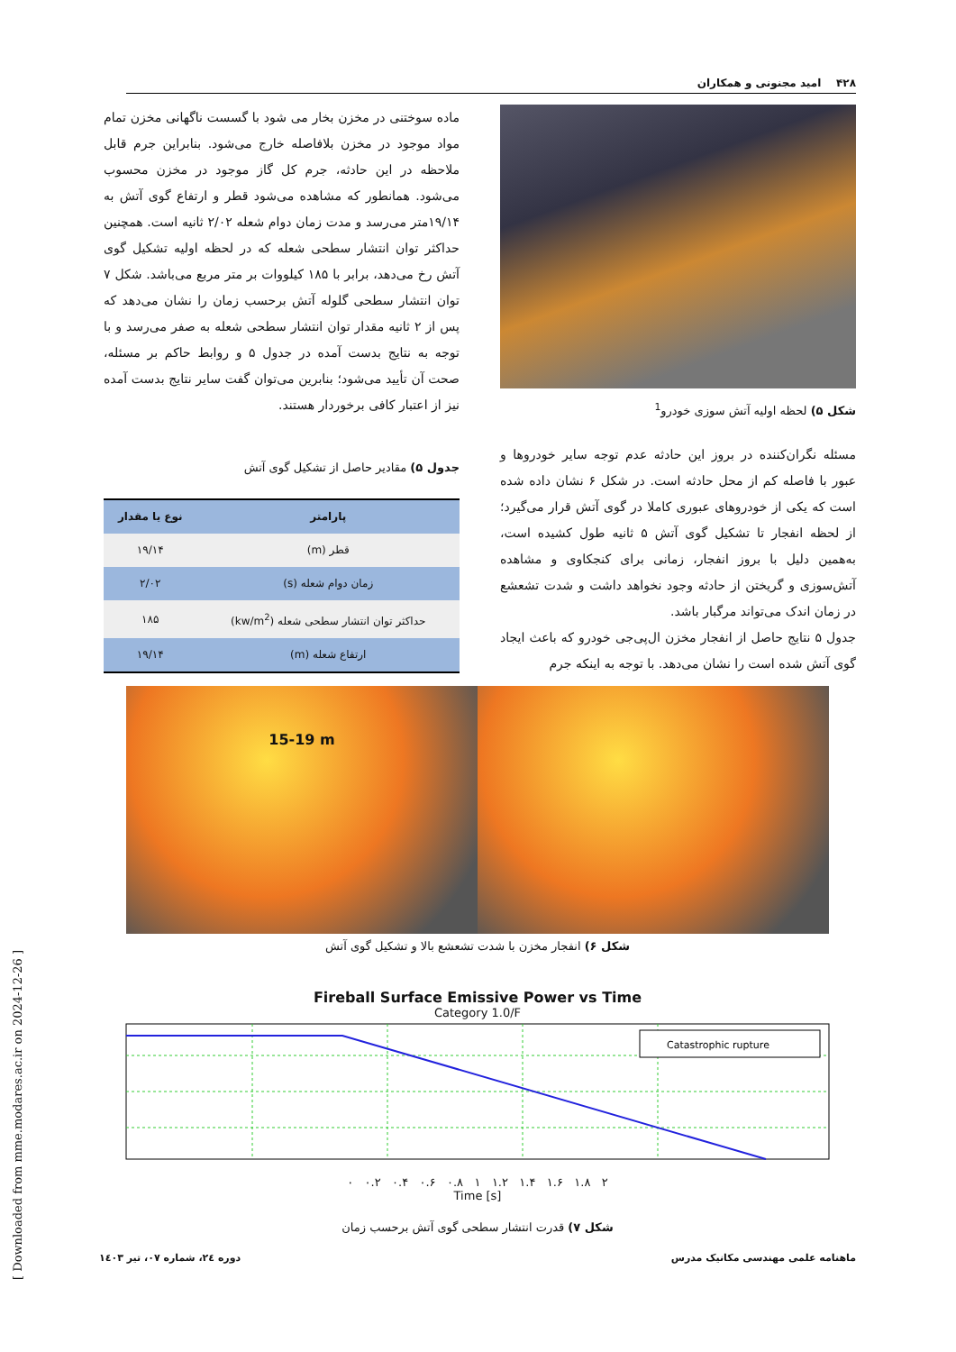۴۲۸ امید مجنونی و همکاران
شکل ۵) لحظه اولیه آتش سوزی خودرو<sup>1</sup>
مسئله نگران‌کننده در بروز این حادثه عدم توجه سایر خودروها و عبور با فاصله کم از محل حادثه است. در شکل ۶ نشان داده شده است که یکی از خودروهای عبوری کاملا در گوی آتش قرار می‌گیرد؛ از لحظه انفجار تا تشکیل گوی آتش ۵ ثانیه طول کشیده است، به‌همین دلیل با بروز انفجار، زمانی برای کنجکاوی و مشاهده آتش‌سوزی و گریختن از حادثه وجود نخواهد داشت و شدت تشعشع در زمان اندک می‌تواند مرگبار باشد.
جدول ۵ نتایج حاصل از انفجار مخزن ال‌پی‌جی خودرو که باعث ایجاد گوی آتش شده است را نشان می‌دهد. با توجه به اینکه جرم
ماده سوختنی در مخزن بخار می شود با گسست ناگهانی مخزن تمام مواد موجود در مخزن بلافاصله خارج می‌شود. بنابراین جرم قابل ملاحظه در این حادثه، جرم کل گاز موجود در مخزن محسوب می‌شود. همانطور که مشاهده می‌شود قطر و ارتفاع گوی آتش به ۱۹/۱۴متر می‌رسد و مدت زمان دوام شعله ۲/۰۲ ثانیه است. همچنین حداکثر توان انتشار سطحی شعله که در لحظه اولیه تشکیل گوی آتش رخ می‌دهد، برابر با ۱۸۵ کیلووات بر متر مربع می‌باشد. شکل ۷ توان انتشار سطحی گلوله آتش برحسب زمان را نشان می‌دهد که پس از ۲ ثانیه مقدار توان انتشار سطحی شعله به صفر می‌رسد و با توجه به نتایج بدست آمده در جدول ۵ و روابط حاکم بر مسئله، صحت آن تأیید می‌شود؛ بنابرین می‌توان گفت سایر نتایج بدست آمده نیز از اعتبار کافی برخوردار هستند.
جدول ۵) مقادیر حاصل از تشکیل گوی آتش
| پارامتر | نوع یا مقدار |
| --- | --- |
| قطر (m) | ۱۹/۱۴ |
| زمان دوام شعله (s) | ۲/۰۲ |
| حداکثر توان انتشار سطحی شعله (kw/m<sup>2</sup>) | ۱۸۵ |
| ارتفاع شعله (m) | ۱۹/۱۴ |
15-19 m
شکل ۶) انفجار مخزن با شدت تشعشع بالا و تشکیل گوی آتش
Fireball Surface Emissive Power vs Time
Category 1.0/F
Catastrophic rupture
۰ ۰.۲ ۰.۴ ۰.۶ ۰.۸ ۱ ۱.۲ ۱.۴ ۱.۶ ۱.۸ ۲
Time [s]
شکل ۷) قدرت انتشار سطحی گوی آتش برحسب زمان
ماهنامه علمی مهندسی مکانیک مدرس دوره ۲٤، شماره ۰۷، تیر ۱٤۰۳
[ Downloaded from mme.modares.ac.ir on 2024-12-26 ]